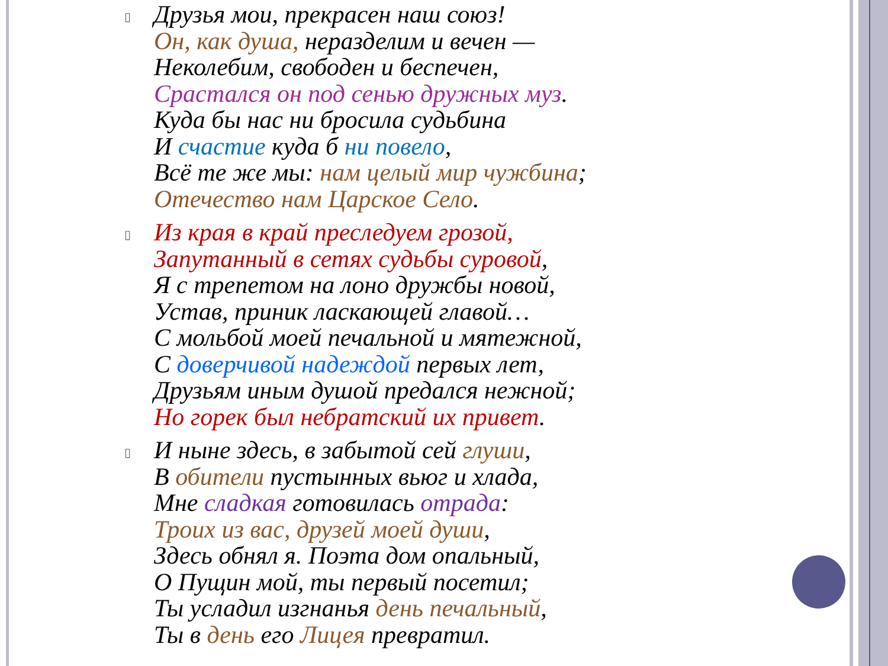▯
Друзья мои, прекрасен наш союз!
Он, как душа, неразделим и вечен —
Неколебим, свободен и беспечен,
Срастался он под сенью дружных муз.
Куда бы нас ни бросила судьбина
И счастие куда б ни повело,
Всё те же мы: нам целый мир чужбина;
Отечество нам Царское Село.
▯
Из края в край преследуем грозой,
Запутанный в сетях судьбы суровой,
Я с трепетом на лоно дружбы новой,
Устав, приник ласкающей главой…
С мольбой моей печальной и мятежной,
С доверчивой надеждой первых лет,
Друзьям иным душой предался нежной;
Но горек был небратский их привет.
▯
И ныне здесь, в забытой сей глуши,
В обители пустынных вьюг и хлада,
Мне сладкая готовилась отрада:
Троих из вас, друзей моей души,
Здесь обнял я. Поэта дом опальный,
О Пущин мой, ты первый посетил;
Ты усладил изгнанья день печальный,
Ты в день его Лицея превратил.